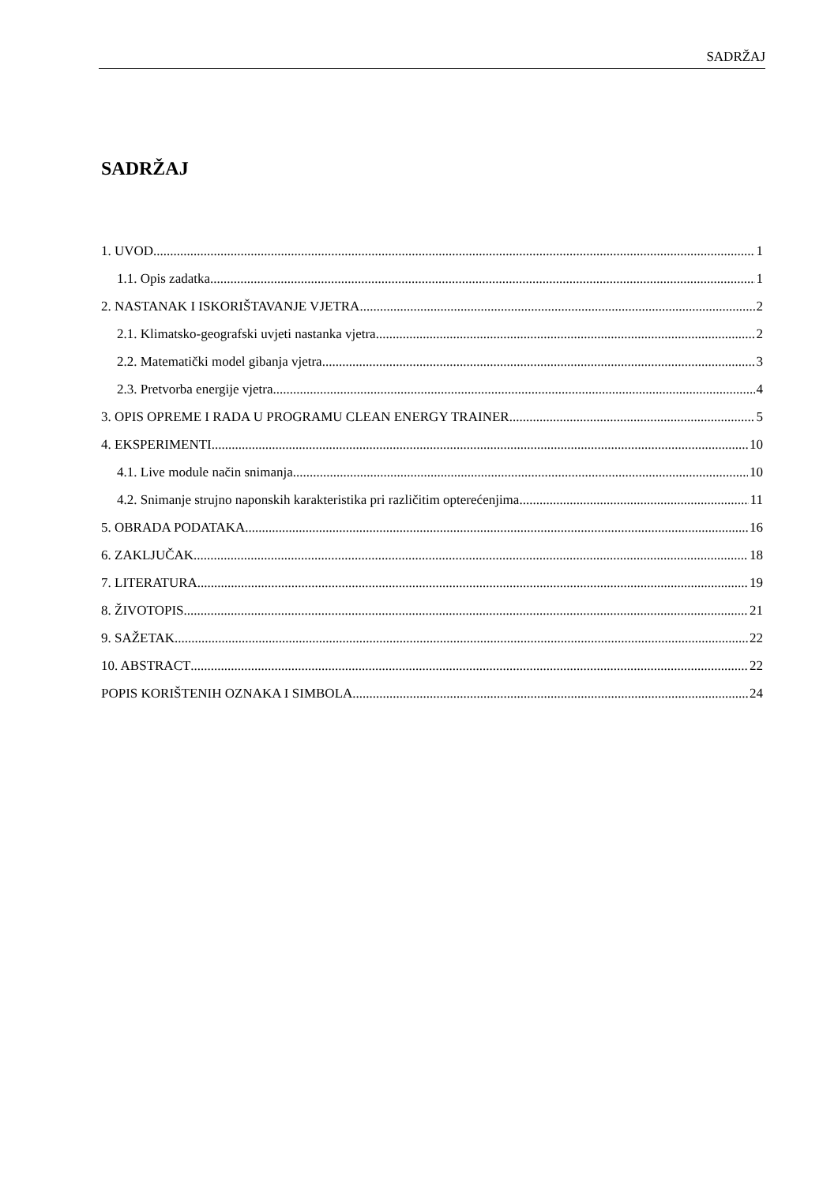SADRŽAJ
SADRŽAJ
1. UVOD 1
1.1. Opis zadatka 1
2. NASTANAK I ISKORIŠTAVANJE VJETRA 2
2.1. Klimatsko-geografski uvjeti nastanka vjetra 2
2.2. Matematički model gibanja vjetra 3
2.3. Pretvorba energije vjetra 4
3. OPIS OPREME I RADA U PROGRAMU CLEAN ENERGY TRAINER 5
4. EKSPERIMENTI 10
4.1. Live module način snimanja 10
4.2. Snimanje strujno naponskih karakteristika pri različitim opterećenjima 11
5. OBRADA PODATAKA 16
6. ZAKLJUČAK 18
7. LITERATURA 19
8. ŽIVOTOPIS 21
9. SAŽETAK 22
10. ABSTRACT 22
POPIS KORIŠTENIH OZNAKA I SIMBOLA 24